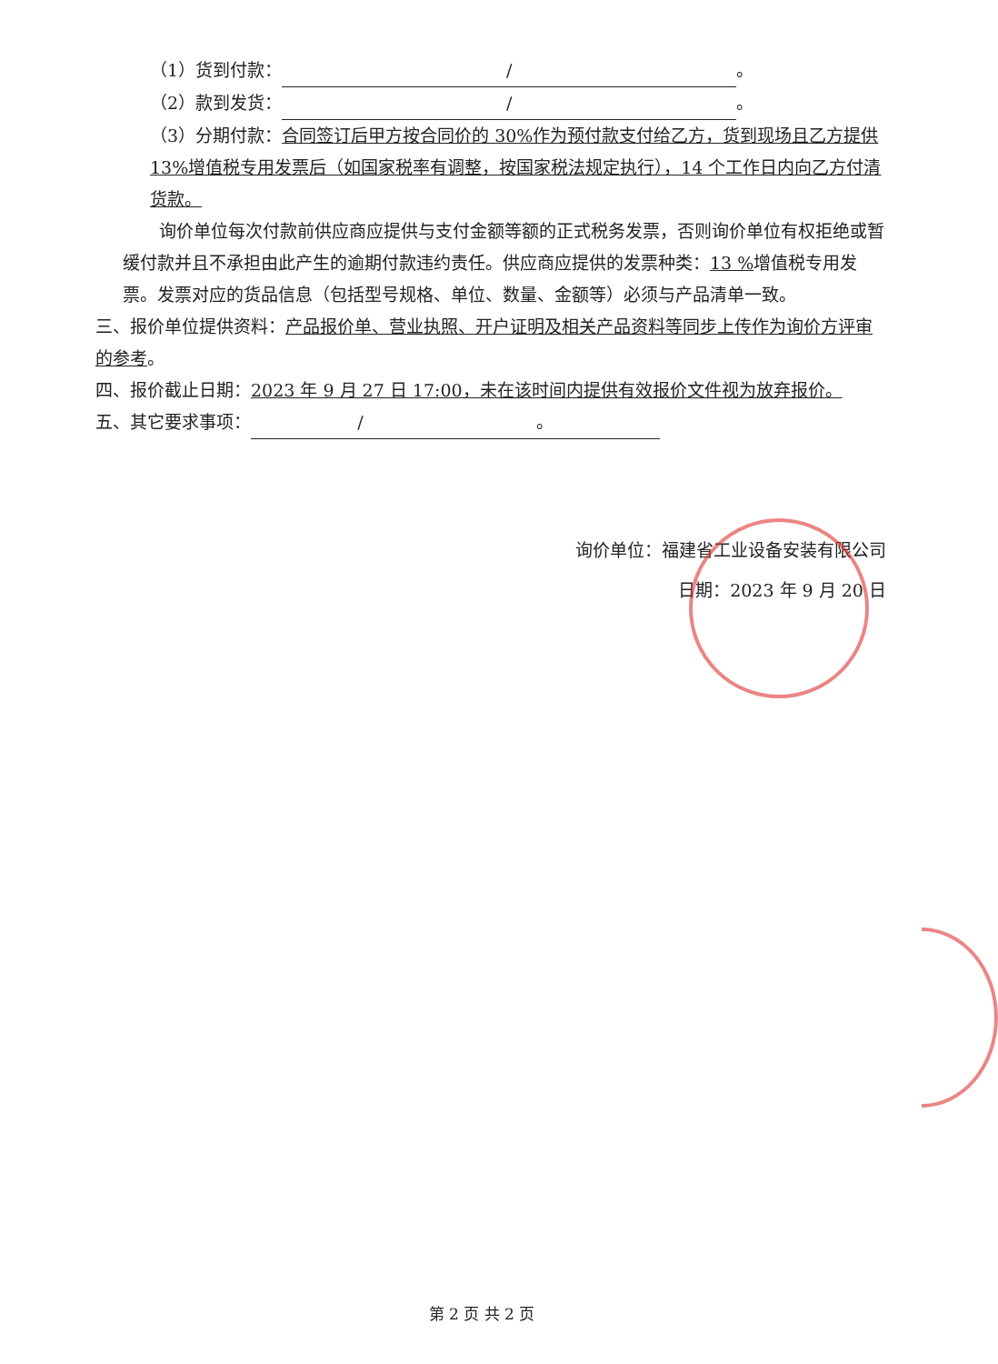（1）货到付款： / 。
（2）款到发货： / 。
（3）分期付款：合同签订后甲方按合同价的 30%作为预付款支付给乙方，货到现场且乙方提供 13%增值税专用发票后（如国家税率有调整，按国家税法规定执行），14 个工作日内向乙方付清货款。
询价单位每次付款前供应商应提供与支付金额等额的正式税务发票，否则询价单位有权拒绝或暂缓付款并且不承担由此产生的逾期付款违约责任。供应商应提供的发票种类：13 % 增值税专用发票。发票对应的货品信息（包括型号规格、单位、数量、金额等）必须与产品清单一致。
三、报价单位提供资料：产品报价单、营业执照、开户证明及相关产品资料等同步上传作为询价方评审的参考。
四、报价截止日期：2023 年 9 月 27 日 17:00，未在该时间内提供有效报价文件视为放弃报价。
五、其它要求事项： /　　　　　　　　　　。
询价单位：福建省工业设备安装有限公司
日期：2023 年 9 月 20 日
第 2 页 共 2 页